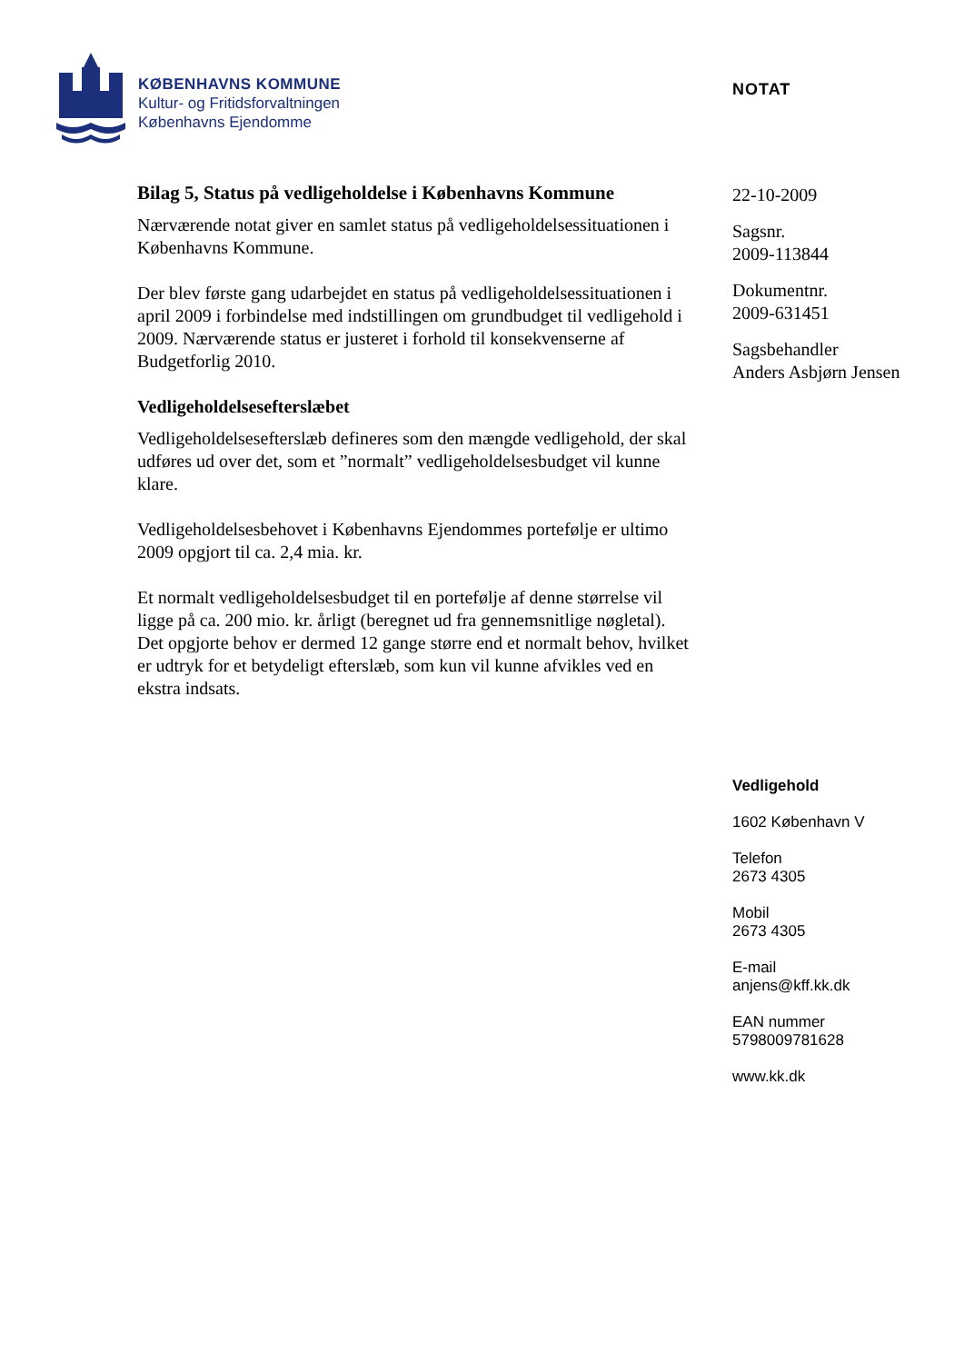KØBENHAVNS KOMMUNE
Kultur- og Fritidsforvaltningen
Københavns Ejendomme
NOTAT
Bilag 5, Status på vedligeholdelse i Københavns Kommune
Nærværende notat giver en samlet status på vedligeholdelsessituationen i Københavns Kommune.
Der blev første gang udarbejdet en status på vedligeholdelsessituationen i april 2009 i forbindelse med indstillingen om grundbudget til vedligehold i 2009. Nærværende status er justeret i forhold til konsekvenserne af Budgetforlig 2010.
Vedligeholdelsesefterslæbet
Vedligeholdelsesefterslæb defineres som den mængde vedligehold, der skal udføres ud over det, som et ”normalt” vedligeholdelsesbudget vil kunne klare.
Vedligeholdelsesbehovet i Københavns Ejendommes portefølje er ultimo 2009 opgjort til ca. 2,4 mia. kr.
Et normalt vedligeholdelsesbudget til en portefølje af denne størrelse vil ligge på ca. 200 mio. kr. årligt (beregnet ud fra gennemsnitlige nøgletal). Det opgjorte behov er dermed 12 gange større end et normalt behov, hvilket er udtryk for et betydeligt efterslæb, som kun vil kunne afvikles ved en ekstra indsats.
22-10-2009
Sagsnr.
2009-113844
Dokumentnr.
2009-631451
Sagsbehandler
Anders Asbjørn Jensen
Vedligehold
1602 København V
Telefon
2673 4305
Mobil
2673 4305
E-mail
anjens@kff.kk.dk
EAN nummer
5798009781628
www.kk.dk